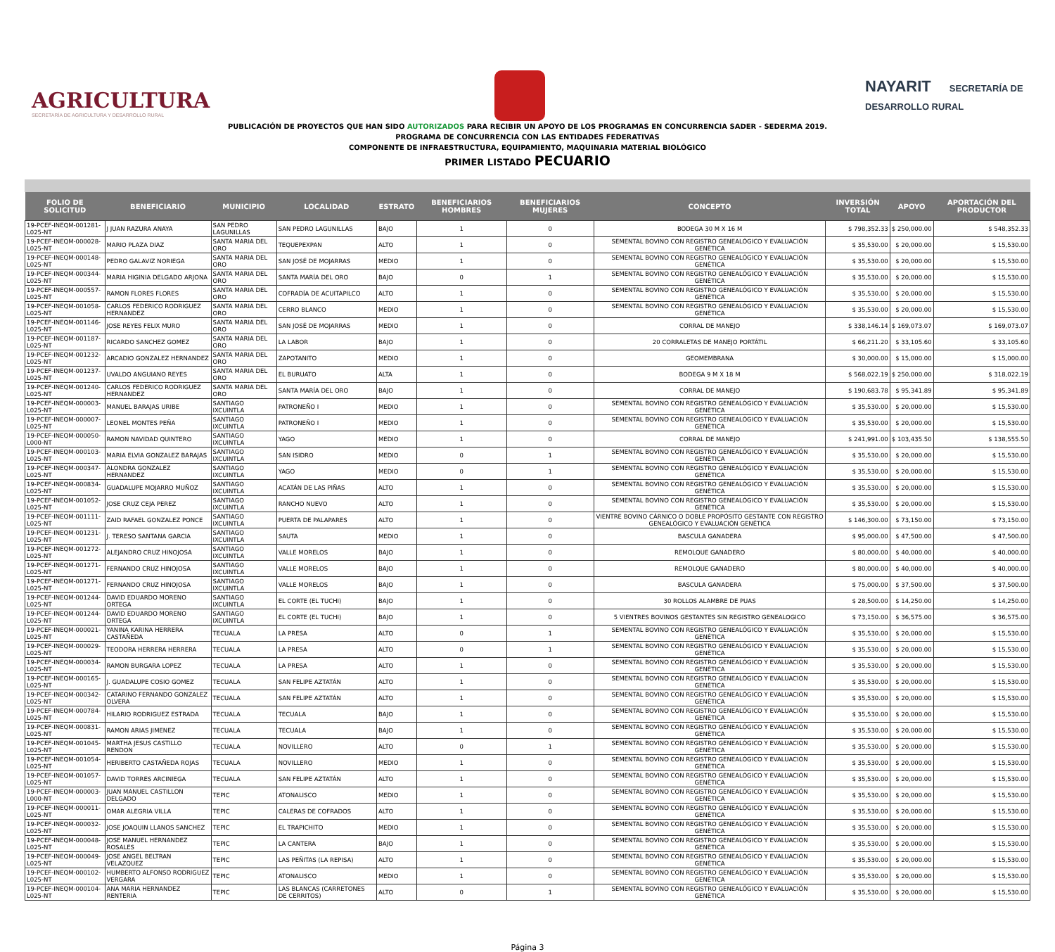AGRICULTURA
SECRETARÍA DE AGRICULTURA Y DESARROLLO RURAL
NAYARIT SECRETARÍA DE DESARROLLO RURAL
PUBLICACIÓN DE PROYECTOS QUE HAN SIDO AUTORIZADOS PARA RECIBIR UN APOYO DE LOS PROGRAMAS EN CONCURRENCIA SADER - SEDERMA 2019.
PROGRAMA DE CONCURRENCIA CON LAS ENTIDADES FEDERATIVAS
COMPONENTE DE INFRAESTRUCTURA, EQUIPAMIENTO, MAQUINARIA MATERIAL BIOLÓGICO
PRIMER LISTADO PECUARIO
| FOLIO DE SOLICITUD | BENEFICIARIO | MUNICIPIO | LOCALIDAD | ESTRATO | BENEFICIARIOS HOMBRES | BENEFICIARIOS MUJERES | CONCEPTO | INVERSIÓN TOTAL | APOYO | APORTACIÓN DEL PRODUCTOR |
| --- | --- | --- | --- | --- | --- | --- | --- | --- | --- | --- |
| 19-PCEF-INEQM-001281-L025-NT | J JUAN RAZURA ANAYA | SAN PEDRO LAGUNILLAS | SAN PEDRO LAGUNILLAS | BAJO | 1 | 0 | BODEGA 30 M X 16 M | $ 798,352.33 | $ 250,000.00 | $ 548,352.33 |
| 19-PCEF-INEQM-000028-L025-NT | MARIO PLAZA DIAZ | SANTA MARIA DEL ORO | TEQUEPEXPAN | ALTO | 1 | 0 | SEMENTAL BOVINO CON REGISTRO GENEALÓGICO Y EVALUACIÓN GENÉTICA | $ 35,530.00 | $ 20,000.00 | $ 15,530.00 |
| 19-PCEF-INEQM-000148-L025-NT | PEDRO GALAVIZ NORIEGA | SANTA MARIA DEL ORO | SAN JOSÉ DE MOJARRAS | MEDIO | 1 | 0 | SEMENTAL BOVINO CON REGISTRO GENEALÓGICO Y EVALUACIÓN GENÉTICA | $ 35,530.00 | $ 20,000.00 | $ 15,530.00 |
| 19-PCEF-INEQM-000344-L025-NT | MARIA HIGINIA DELGADO ARJONA | SANTA MARIA DEL ORO | SANTA MARÍA DEL ORO | BAJO | 0 | 1 | SEMENTAL BOVINO CON REGISTRO GENEALÓGICO Y EVALUACIÓN GENÉTICA | $ 35,530.00 | $ 20,000.00 | $ 15,530.00 |
| 19-PCEF-INEQM-000557-L025-NT | RAMON FLORES FLORES | SANTA MARIA DEL ORO | COFRADÍA DE ACUITAPILCO | ALTO | 1 | 0 | SEMENTAL BOVINO CON REGISTRO GENEALÓGICO Y EVALUACIÓN GENÉTICA | $ 35,530.00 | $ 20,000.00 | $ 15,530.00 |
| 19-PCEF-INEQM-001058-L025-NT | CARLOS FEDERICO RODRIGUEZ HERNANDEZ | SANTA MARIA DEL ORO | CERRO BLANCO | MEDIO | 1 | 0 | SEMENTAL BOVINO CON REGISTRO GENEALÓGICO Y EVALUACIÓN GENÉTICA | $ 35,530.00 | $ 20,000.00 | $ 15,530.00 |
| 19-PCEF-INEQM-001146-L025-NT | JOSE REYES FELIX MURO | SANTA MARIA DEL ORO | SAN JOSÉ DE MOJARRAS | MEDIO | 1 | 0 | CORRAL DE MANEJO | $ 338,146.14 | $ 169,073.07 | $ 169,073.07 |
| 19-PCEF-INEQM-001187-L025-NT | RICARDO SANCHEZ GOMEZ | SANTA MARIA DEL ORO | LA LABOR | BAJO | 1 | 0 | 20 CORRALETAS DE MANEJO PORTÁTIL | $ 66,211.20 | $ 33,105.60 | $ 33,105.60 |
| 19-PCEF-INEQM-001232-L025-NT | ARCADIO GONZALEZ HERNANDEZ | SANTA MARIA DEL ORO | ZAPOTANITO | MEDIO | 1 | 0 | GEOMEMBRANA | $ 30,000.00 | $ 15,000.00 | $ 15,000.00 |
| 19-PCEF-INEQM-001237-L025-NT | UVALDO ANGUIANO REYES | SANTA MARIA DEL ORO | EL BURUATO | ALTA | 1 | 0 | BODEGA 9 M X 18 M | $ 568,022.19 | $ 250,000.00 | $ 318,022.19 |
| 19-PCEF-INEQM-001240-L025-NT | CARLOS FEDERICO RODRIGUEZ HERNANDEZ | SANTA MARIA DEL ORO | SANTA MARÍA DEL ORO | BAJO | 1 | 0 | CORRAL DE MANEJO | $ 190,683.78 | $ 95,341.89 | $ 95,341.89 |
| 19-PCEF-INEQM-000003-L025-NT | MANUEL BARAJAS URIBE | SANTIAGO IXCUINTLA | PATRONEÑO I | MEDIO | 1 | 0 | SEMENTAL BOVINO CON REGISTRO GENEALÓGICO Y EVALUACIÓN GENÉTICA | $ 35,530.00 | $ 20,000.00 | $ 15,530.00 |
| 19-PCEF-INEQM-000007-L025-NT | LEONEL MONTES PEÑA | SANTIAGO IXCUINTLA | PATRONEÑO I | MEDIO | 1 | 0 | SEMENTAL BOVINO CON REGISTRO GENEALÓGICO Y EVALUACIÓN GENÉTICA | $ 35,530.00 | $ 20,000.00 | $ 15,530.00 |
| 19-PCEF-INEQM-000050-L000-NT | RAMON NAVIDAD QUINTERO | SANTIAGO IXCUINTLA | YAGO | MEDIO | 1 | 0 | CORRAL DE MANEJO | $ 241,991.00 | $ 103,435.50 | $ 138,555.50 |
| 19-PCEF-INEQM-000103-L025-NT | MARIA ELVIA GONZALEZ BARAJAS | SANTIAGO IXCUINTLA | SAN ISIDRO | MEDIO | 0 | 1 | SEMENTAL BOVINO CON REGISTRO GENEALÓGICO Y EVALUACIÓN GENÉTICA | $ 35,530.00 | $ 20,000.00 | $ 15,530.00 |
| 19-PCEF-INEQM-000347-L025-NT | ALONDRA GONZALEZ HERNANDEZ | SANTIAGO IXCUINTLA | YAGO | MEDIO | 0 | 1 | SEMENTAL BOVINO CON REGISTRO GENEALÓGICO Y EVALUACIÓN GENÉTICA | $ 35,530.00 | $ 20,000.00 | $ 15,530.00 |
| 19-PCEF-INEQM-000834-L025-NT | GUADALUPE MOJARRO MUÑOZ | SANTIAGO IXCUINTLA | ACATÁN DE LAS PIÑAS | ALTO | 1 | 0 | SEMENTAL BOVINO CON REGISTRO GENEALÓGICO Y EVALUACIÓN GENÉTICA | $ 35,530.00 | $ 20,000.00 | $ 15,530.00 |
| 19-PCEF-INEQM-001052-L025-NT | JOSE CRUZ CEJA PEREZ | SANTIAGO IXCUINTLA | RANCHO NUEVO | ALTO | 1 | 0 | SEMENTAL BOVINO CON REGISTRO GENEALÓGICO Y EVALUACIÓN GENÉTICA | $ 35,530.00 | $ 20,000.00 | $ 15,530.00 |
| 19-PCEF-INEQM-001111-L025-NT | ZAID RAFAEL GONZALEZ PONCE | SANTIAGO IXCUINTLA | PUERTA DE PALAPARES | ALTO | 1 | 0 | VIENTRE BOVINO CÁRNICO O DOBLE PROPÓSITO GESTANTE CON REGISTRO GENEALÓGICO Y EVALUACIÓN GENÉTICA | $ 146,300.00 | $ 73,150.00 | $ 73,150.00 |
| 19-PCEF-INEQM-001231-L025-NT | J. TERESO SANTANA GARCIA | SANTIAGO IXCUINTLA | SAUTA | MEDIO | 1 | 0 | BASCULA GANADERA | $ 95,000.00 | $ 47,500.00 | $ 47,500.00 |
| 19-PCEF-INEQM-001272-L025-NT | ALEJANDRO CRUZ HINOJOSA | SANTIAGO IXCUINTLA | VALLE MORELOS | BAJO | 1 | 0 | REMOLQUE GANADERO | $ 80,000.00 | $ 40,000.00 | $ 40,000.00 |
| 19-PCEF-INEQM-001271-L025-NT | FERNANDO CRUZ HINOJOSA | SANTIAGO IXCUINTLA | VALLE MORELOS | BAJO | 1 | 0 | REMOLQUE GANADERO | $ 80,000.00 | $ 40,000.00 | $ 40,000.00 |
| 19-PCEF-INEQM-001271-L025-NT | FERNANDO CRUZ HINOJOSA | SANTIAGO IXCUINTLA | VALLE MORELOS | BAJO | 1 | 0 | BASCULA GANADERA | $ 75,000.00 | $ 37,500.00 | $ 37,500.00 |
| 19-PCEF-INEQM-001244-L025-NT | DAVID EDUARDO MORENO ORTEGA | SANTIAGO IXCUINTLA | EL CORTE (EL TUCHI) | BAJO | 1 | 0 | 30 ROLLOS ALAMBRE DE PUAS | $ 28,500.00 | $ 14,250.00 | $ 14,250.00 |
| 19-PCEF-INEQM-001244-L025-NT | DAVID EDUARDO MORENO ORTEGA | SANTIAGO IXCUINTLA | EL CORTE (EL TUCHI) | BAJO | 1 | 0 | 5 VIENTRES BOVINOS GESTANTES SIN REGISTRO GENEALOGICO | $ 73,150.00 | $ 36,575.00 | $ 36,575.00 |
| 19-PCEF-INEQM-000021-L025-NT | YANINA KARINA HERRERA CASTAÑEDA | TECUALA | LA PRESA | ALTO | 0 | 1 | SEMENTAL BOVINO CON REGISTRO GENEALÓGICO Y EVALUACIÓN GENÉTICA | $ 35,530.00 | $ 20,000.00 | $ 15,530.00 |
| 19-PCEF-INEQM-000029-L025-NT | TEODORA HERRERA HERRERA | TECUALA | LA PRESA | ALTO | 0 | 1 | SEMENTAL BOVINO CON REGISTRO GENEALÓGICO Y EVALUACIÓN GENÉTICA | $ 35,530.00 | $ 20,000.00 | $ 15,530.00 |
| 19-PCEF-INEQM-000034-L025-NT | RAMON BURGARA LOPEZ | TECUALA | LA PRESA | ALTO | 1 | 0 | SEMENTAL BOVINO CON REGISTRO GENEALÓGICO Y EVALUACIÓN GENÉTICA | $ 35,530.00 | $ 20,000.00 | $ 15,530.00 |
| 19-PCEF-INEQM-000165-L025-NT | J. GUADALUPE COSIO GOMEZ | TECUALA | SAN FELIPE AZTATÁN | ALTO | 1 | 0 | SEMENTAL BOVINO CON REGISTRO GENEALÓGICO Y EVALUACIÓN GENÉTICA | $ 35,530.00 | $ 20,000.00 | $ 15,530.00 |
| 19-PCEF-INEQM-000342-L025-NT | CATARINO FERNANDO GONZALEZ OLVERA | TECUALA | SAN FELIPE AZTATÁN | ALTO | 1 | 0 | SEMENTAL BOVINO CON REGISTRO GENEALÓGICO Y EVALUACIÓN GENÉTICA | $ 35,530.00 | $ 20,000.00 | $ 15,530.00 |
| 19-PCEF-INEQM-000784-L025-NT | HILARIO RODRIGUEZ ESTRADA | TECUALA | TECUALA | BAJO | 1 | 0 | SEMENTAL BOVINO CON REGISTRO GENEALÓGICO Y EVALUACIÓN GENÉTICA | $ 35,530.00 | $ 20,000.00 | $ 15,530.00 |
| 19-PCEF-INEQM-000831-L025-NT | RAMON ARIAS JIMENEZ | TECUALA | TECUALA | BAJO | 1 | 0 | SEMENTAL BOVINO CON REGISTRO GENEALÓGICO Y EVALUACIÓN GENÉTICA | $ 35,530.00 | $ 20,000.00 | $ 15,530.00 |
| 19-PCEF-INEQM-001045-L025-NT | MARTHA JESUS CASTILLO RENDON | TECUALA | NOVILLERO | ALTO | 0 | 1 | SEMENTAL BOVINO CON REGISTRO GENEALÓGICO Y EVALUACIÓN GENÉTICA | $ 35,530.00 | $ 20,000.00 | $ 15,530.00 |
| 19-PCEF-INEQM-001054-L025-NT | HERIBERTO CASTAÑEDA ROJAS | TECUALA | NOVILLERO | MEDIO | 1 | 0 | SEMENTAL BOVINO CON REGISTRO GENEALÓGICO Y EVALUACIÓN GENÉTICA | $ 35,530.00 | $ 20,000.00 | $ 15,530.00 |
| 19-PCEF-INEQM-001057-L025-NT | DAVID TORRES ARCINIEGA | TECUALA | SAN FELIPE AZTATÁN | ALTO | 1 | 0 | SEMENTAL BOVINO CON REGISTRO GENEALÓGICO Y EVALUACIÓN GENÉTICA | $ 35,530.00 | $ 20,000.00 | $ 15,530.00 |
| 19-PCEF-INEQM-000003-L000-NT | JUAN MANUEL CASTILLON DELGADO | TEPIC | ATONALISCO | MEDIO | 1 | 0 | SEMENTAL BOVINO CON REGISTRO GENEALÓGICO Y EVALUACIÓN GENÉTICA | $ 35,530.00 | $ 20,000.00 | $ 15,530.00 |
| 19-PCEF-INEQM-000011-L025-NT | OMAR ALEGRIA VILLA | TEPIC | CALERAS DE COFRADOS | ALTO | 1 | 0 | SEMENTAL BOVINO CON REGISTRO GENEALÓGICO Y EVALUACIÓN GENÉTICA | $ 35,530.00 | $ 20,000.00 | $ 15,530.00 |
| 19-PCEF-INEQM-000032-L025-NT | JOSE JOAQUIN LLANOS SANCHEZ | TEPIC | EL TRAPICHITO | MEDIO | 1 | 0 | SEMENTAL BOVINO CON REGISTRO GENEALÓGICO Y EVALUACIÓN GENÉTICA | $ 35,530.00 | $ 20,000.00 | $ 15,530.00 |
| 19-PCEF-INEQM-000048-L025-NT | JOSE MANUEL HERNANDEZ ROSALES | TEPIC | LA CANTERA | BAJO | 1 | 0 | SEMENTAL BOVINO CON REGISTRO GENEALÓGICO Y EVALUACIÓN GENÉTICA | $ 35,530.00 | $ 20,000.00 | $ 15,530.00 |
| 19-PCEF-INEQM-000049-L025-NT | JOSE ANGEL BELTRAN VELAZQUEZ | TEPIC | LAS PEÑITAS (LA REPISA) | ALTO | 1 | 0 | SEMENTAL BOVINO CON REGISTRO GENEALÓGICO Y EVALUACIÓN GENÉTICA | $ 35,530.00 | $ 20,000.00 | $ 15,530.00 |
| 19-PCEF-INEQM-000102-L025-NT | HUMBERTO ALFONSO RODRIGUEZ VERGARA | TEPIC | ATONALISCO | MEDIO | 1 | 0 | SEMENTAL BOVINO CON REGISTRO GENEALÓGICO Y EVALUACIÓN GENÉTICA | $ 35,530.00 | $ 20,000.00 | $ 15,530.00 |
| 19-PCEF-INEQM-000104-L025-NT | ANA MARIA HERNANDEZ RENTERIA | TEPIC | LAS BLANCAS (CARRETONES DE CERRITOS) | ALTO | 0 | 1 | SEMENTAL BOVINO CON REGISTRO GENEALÓGICO Y EVALUACIÓN GENÉTICA | $ 35,530.00 | $ 20,000.00 | $ 15,530.00 |
Página 3